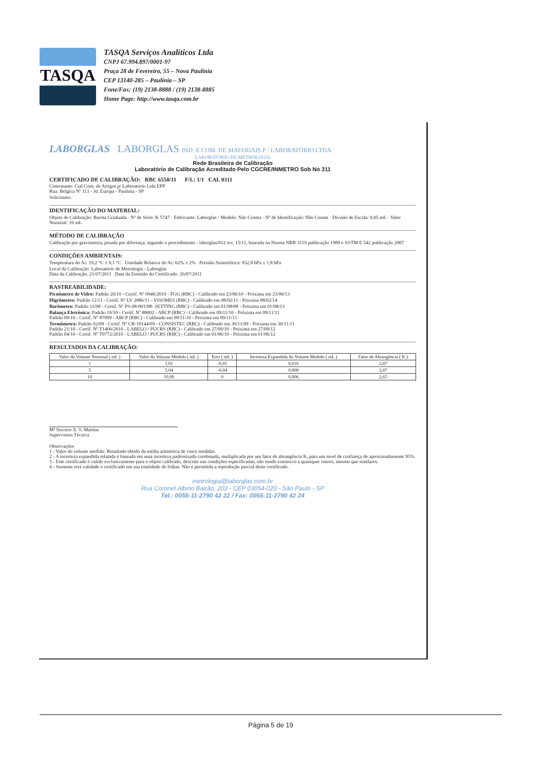TASQA
TASQA Serviços Analíticos Ltda
CNPJ 67.994.897/0001-97
Praça 28 de Fevereiro, 55 – Nova Paulínia
CEP 13140-285 – Paulínia – SP
Fone/Fax: (19) 2138-8888 / (19) 2138-8885
Home Page: http://www.tasqa.com.br
LABORGLAS LABORGLAS IND. E COM. DE MATERIAIS P / LABORATÓRIO LTDA.
LABORATÓRIO DE METROLOGIA
Rede Brasileira de Calibração
Laboratório de Calibração Acreditado Pelo CGCRE/INMETRO Sob No 311
CERTIFICADO DE CALIBRAÇÃO: RBC 6550/11 F/L: 1/1 CAL 0311
Contratante: Cial Com. de Artigos p/ Laboratorio Ltda EPP
Rua: Belgica Nº 113 - Jd. Europa - Paulinia - SP
Solicitante:
IDENTIFICAÇÃO DO MATERIAL:
Objeto de Calibração: Bureta Graduada · Nº de Série: K 5747 · Fabricante: Laborglas · Modelo: Não Consta · Nº de Identificação: Não Consta · Divisão de Escala: 0,05 mL · Valor Nominal: 10 mL
MÉTODO DE CALIBRAÇÃO
Calibração por gravimetria, pesada por diferença, segundo o procedimento - laborglas/012 rev. 15/11, baseada na Norma NBR 3119 publicação 1989 e ASTM E 542 publicação 2007
CONDIÇÕES AMBIENTAIS:
Temperatura do Ar: 19,2 °C ± 0,1 °C Umidade Relativa do Ar: 62% ± 2% Pressão Atmosférica: 932,8 hPa ± 1,8 hPa
Local da Calibração: Laboratório de Metrologia - Laborglas
Data da Calibração: 21/07/2011 Data da Emissão do Certificado: 26/07/2011
RASTREABILIDADE:
Picnômetro de Vidro: Padrão 20/10 - Certif. Nº 0946/2010 - FGG (RBC) - Calibrado em 23/06/10 - Próxima em 23/06/13
Higrômetro: Padrão 12/11 - Certif. Nº LV 2886/11 - VISOMES (RBC) - Calibrado em 08/02/11 - Próxima 08/02/14
Barômetro: Padrão 11/08 - Certif. Nº PS-08-001/08- SETTING (RBC) - Calibrado em 01/08/08 - Próxima em 01/08/13
Balança Eletrônica: Padrão 19/10 - Certif. Nº 88002 - ABCP (RBC) - Calibrado em 09/11/10 - Próxima em 09/11/11
Padrão 09/10 - Certif. Nº 87999 - ABCP (RBC) - Calibrado em 09/11/10 - Próxima em 09/11/11
Termômetro: Padrão 02/09 - Certif. Nº CR-10144/09 - CONSISTEC (RBC) - Calibrado em 30/11/09 - Próxima em 30/11/11
Padrão 21/10 - Certif. Nº T1406/2010 - LABELO / PUCRS (RBC) - Calibrado em 27/09/10 - Próxima em 27/09/12
Padrão 04/10 - Certif. Nº T0772/2010 - LABELO / PUCRS (RBC) - Calibrado em 01/06/10 - Próxima em 01/06/12
RESULTADOS DA CALIBRAÇÃO:
| Valor do Volume Nominal ( mL ) | Valor do Volume Medido ( mL ) | Erro ( mL ) | Incerteza Expandida do Volume Medido ( mL ) | Fator de Abrangência ( K ) |
| --- | --- | --- | --- | --- |
| 1 | 1,01 | -0,01 | 0,016 | 2,87 |
| 5 | 5,04 | -0,04 | 0,008 | 2,87 |
| 10 | 10,00 | 0 | 0,006 | 2,65 |
Mª Socorro A. S. Martins
Supervisora Técnica
Observações
1 - Valor do volume medido: Resultado obtido da média aritmética de cinco medidas.
2 - A incerteza expandida relatada é baseada em uma incerteza padronizada combinada, multiplicada por um fator de abrangência K, para um nível de confiança de aproximadamente 95%.
3 - Este certificado é valido exclusivamente para o objeto calibrado, descrito nas condições especificadas, não sendo extensivo a quaisquer outros, mesmo que similares.
4 - Somente terá validade o certificado em sua totalidade de folhas. Não é permitida a reprodução parcial deste certificado.
metrologia@laborglas.com.br
Rua Coronel Albino Bairão, 203 - CEP 03054-020 - São Paulo - SP
Tel.: 0055-11-2790 42 22 / Fax: 0055-11-2790 42 24
Página 5 de 19